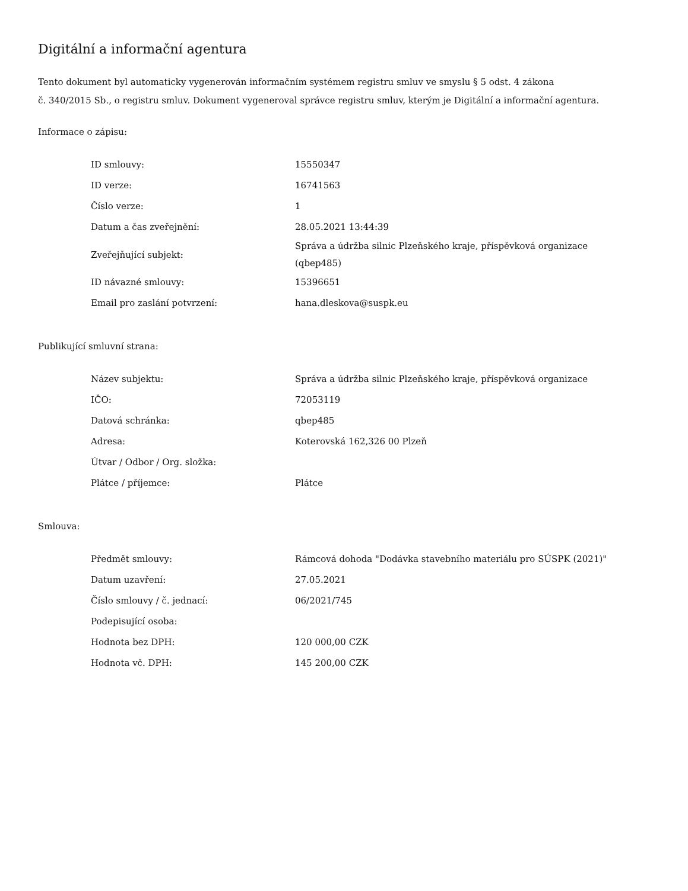Digitální a informační agentura
Tento dokument byl automaticky vygenerován informačním systémem registru smluv ve smyslu § 5 odst. 4 zákona
č. 340/2015 Sb., o registru smluv. Dokument vygeneroval správce registru smluv, kterým je Digitální a informační agentura.
Informace o zápisu:
| ID smlouvy: | 15550347 |
| ID verze: | 16741563 |
| Číslo verze: | 1 |
| Datum a čas zveřejnění: | 28.05.2021 13:44:39 |
| Zveřejňující subjekt: | Správa a údržba silnic Plzeňského kraje, příspěvková organizace (qbep485) |
| ID návazné smlouvy: | 15396651 |
| Email pro zaslání potvrzení: | hana.dleskova@suspk.eu |
Publikující smluvní strana:
| Název subjektu: | Správa a údržba silnic Plzeňského kraje, příspěvková organizace |
| IČO: | 72053119 |
| Datová schránka: | qbep485 |
| Adresa: | Koterovská 162,326 00 Plzeň |
| Útvar / Odbor / Org. složka: | |
| Plátce / příjemce: | Plátce |
Smlouva:
| Předmět smlouvy: | Rámcová dohoda "Dodávka stavebního materiálu pro SÚSPK (2021)" |
| Datum uzavření: | 27.05.2021 |
| Číslo smlouvy / č. jednací: | 06/2021/745 |
| Podepisující osoba: | |
| Hodnota bez DPH: | 120 000,00 CZK |
| Hodnota vč. DPH: | 145 200,00 CZK |